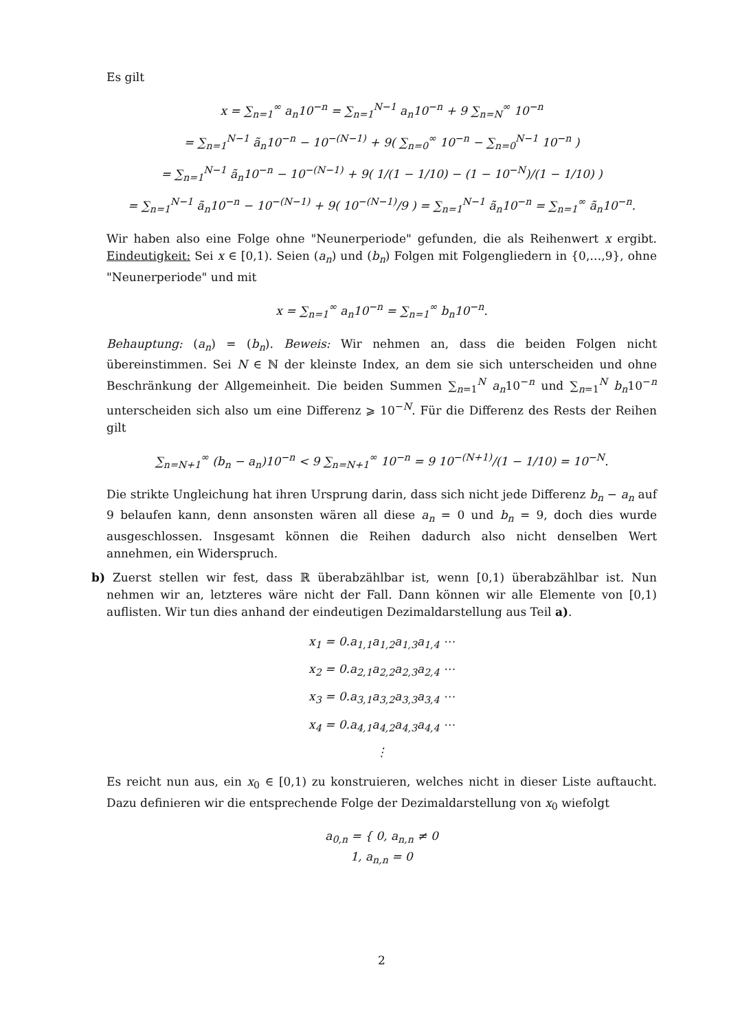Es gilt
x = ∑<sub>n=1</sub><sup>∞</sup> a<sub>n</sub>10<sup>−n</sup> = ∑<sub>n=1</sub><sup>N−1</sup> a<sub>n</sub>10<sup>−n</sup> + 9 ∑<sub>n=N</sub><sup>∞</sup> 10<sup>−n</sup>
= ∑<sub>n=1</sub><sup>N−1</sup> ã<sub>n</sub>10<sup>−n</sup> − 10<sup>−(N−1)</sup> + 9( ∑<sub>n=0</sub><sup>∞</sup> 10<sup>−n</sup> − ∑<sub>n=0</sub><sup>N−1</sup> 10<sup>−n</sup> )
= ∑<sub>n=1</sub><sup>N−1</sup> ã<sub>n</sub>10<sup>−n</sup> − 10<sup>−(N−1)</sup> + 9( 1/(1 − 1/10) − (1 − 10<sup>−N</sup>)/(1 − 1/10) )
= ∑<sub>n=1</sub><sup>N−1</sup> ã<sub>n</sub>10<sup>−n</sup> − 10<sup>−(N−1)</sup> + 9( 10<sup>−(N−1)</sup>/9 ) = ∑<sub>n=1</sub><sup>N−1</sup> ã<sub>n</sub>10<sup>−n</sup> = ∑<sub>n=1</sub><sup>∞</sup> ã<sub>n</sub>10<sup>−n</sup>.
Wir haben also eine Folge ohne "Neunerperiode" gefunden, die als Reihenwert x ergibt. Eindeutigkeit: Sei x ∈ [0,1). Seien (a<sub>n</sub>) und (b<sub>n</sub>) Folgen mit Folgengliedern in {0,…,9}, ohne "Neunerperiode" und mit
x = ∑<sub>n=1</sub><sup>∞</sup> a<sub>n</sub>10<sup>−n</sup> = ∑<sub>n=1</sub><sup>∞</sup> b<sub>n</sub>10<sup>−n</sup>.
Behauptung: (a<sub>n</sub>) = (b<sub>n</sub>). Beweis: Wir nehmen an, dass die beiden Folgen nicht übereinstimmen. Sei N ∈ ℕ der kleinste Index, an dem sie sich unterscheiden und ohne Beschränkung der Allgemeinheit. Die beiden Summen ∑<sub>n=1</sub><sup>N</sup> a<sub>n</sub>10<sup>−n</sup> und ∑<sub>n=1</sub><sup>N</sup> b<sub>n</sub>10<sup>−n</sup> unterscheiden sich also um eine Differenz ⩾ 10<sup>−N</sup>. Für die Differenz des Rests der Reihen gilt
∑<sub>n=N+1</sub><sup>∞</sup> (b<sub>n</sub> − a<sub>n</sub>)10<sup>−n</sup> < 9 ∑<sub>n=N+1</sub><sup>∞</sup> 10<sup>−n</sup> = 9 10<sup>−(N+1)</sup>/(1 − 1/10) = 10<sup>−N</sup>.
Die strikte Ungleichung hat ihren Ursprung darin, dass sich nicht jede Differenz b<sub>n</sub> − a<sub>n</sub> auf 9 belaufen kann, denn ansonsten wären all diese a<sub>n</sub> = 0 und b<sub>n</sub> = 9, doch dies wurde ausgeschlossen. Insgesamt können die Reihen dadurch also nicht denselben Wert annehmen, ein Widerspruch.
b) Zuerst stellen wir fest, dass ℝ überabzählbar ist, wenn [0,1) überabzählbar ist. Nun nehmen wir an, letzteres wäre nicht der Fall. Dann können wir alle Elemente von [0,1) auflisten. Wir tun dies anhand der eindeutigen Dezimaldarstellung aus Teil a).
x<sub>1</sub> = 0.a<sub>1,1</sub>a<sub>1,2</sub>a<sub>1,3</sub>a<sub>1,4</sub> ⋯
x<sub>2</sub> = 0.a<sub>2,1</sub>a<sub>2,2</sub>a<sub>2,3</sub>a<sub>2,4</sub> ⋯
x<sub>3</sub> = 0.a<sub>3,1</sub>a<sub>3,2</sub>a<sub>3,3</sub>a<sub>3,4</sub> ⋯
x<sub>4</sub> = 0.a<sub>4,1</sub>a<sub>4,2</sub>a<sub>4,3</sub>a<sub>4,4</sub> ⋯
⋮
Es reicht nun aus, ein x<sub>0</sub> ∈ [0,1) zu konstruieren, welches nicht in dieser Liste auftaucht. Dazu definieren wir die entsprechende Folge der Dezimaldarstellung von x<sub>0</sub> wiefolgt
a<sub>0,n</sub> = { 0, a<sub>n,n</sub> ≠ 0
1, a<sub>n,n</sub> = 0
2